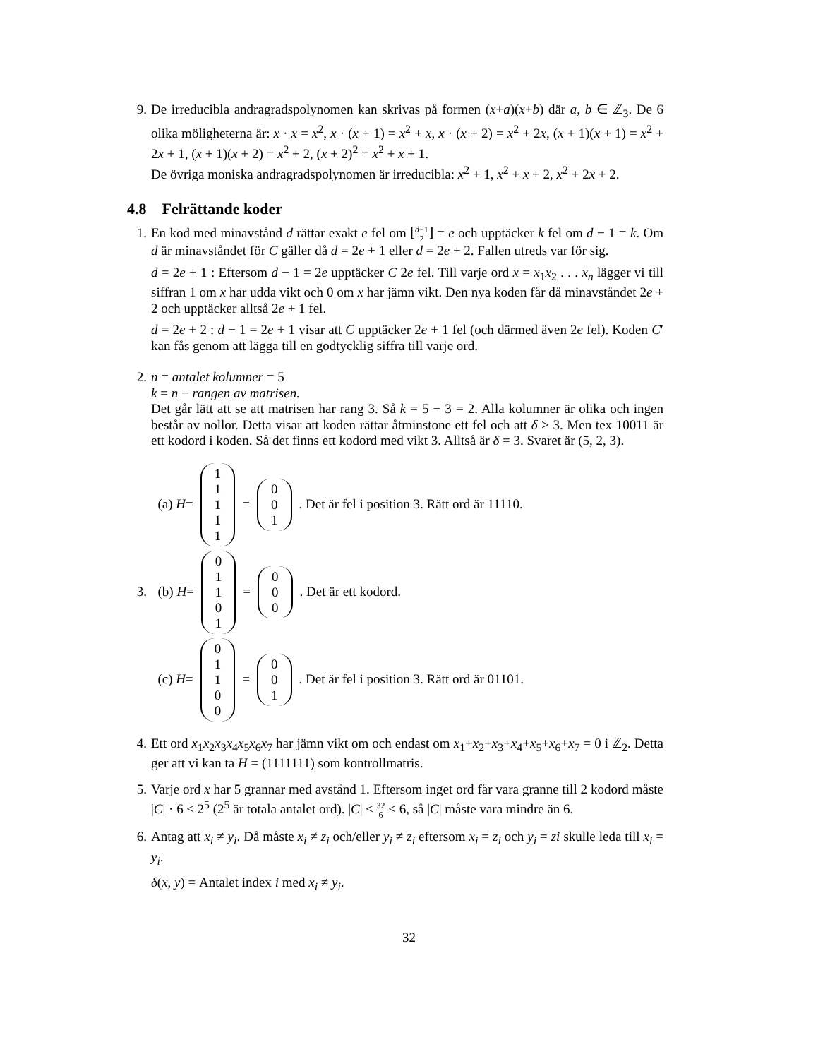9. De irreducibla andragradspolynomen kan skrivas på formen (x+a)(x+b) där a, b ∈ ℤ<sub>3</sub>. De 6 olika möligheterna är: x · x = x<sup>2</sup>, x · (x + 1) = x<sup>2</sup> + x, x · (x + 2) = x<sup>2</sup> + 2x, (x + 1)(x + 1) = x<sup>2</sup> + 2x + 1, (x + 1)(x + 2) = x<sup>2</sup> + 2, (x + 2)<sup>2</sup> = x<sup>2</sup> + x + 1.
De övriga moniska andragradspolynomen är irreducibla: x<sup>2</sup> + 1, x<sup>2</sup> + x + 2, x<sup>2</sup> + 2x + 2.
4.8 Felrättande koder
1. En kod med minavstånd d rättar exakt e fel om ⌊d−1 2⌋ = e och upptäcker k fel om d − 1 = k. Om d är minavståndet för C gäller då d = 2e + 1 eller d = 2e + 2. Fallen utreds var för sig.
d = 2e + 1 : Eftersom d − 1 = 2e upptäcker C 2e fel. Till varje ord x = x<sub>1</sub>x<sub>2</sub> . . . x<sub>n</sub> lägger vi till siffran 1 om x har udda vikt och 0 om x har jämn vikt. Den nya koden får då minavståndet 2e + 2 och upptäcker alltså 2e + 1 fel.
d = 2e + 2 : d − 1 = 2e + 1 visar att C upptäcker 2e + 1 fel (och därmed även 2e fel). Koden C′ kan fås genom att lägga till en godtycklig siffra till varje ord.
2. n = antalet kolumner = 5
k = n − rangen av matrisen.
Det går lätt att se att matrisen har rang 3. Så k = 5 − 3 = 2. Alla kolumner är olika och ingen består av nollor. Detta visar att koden rättar åtminstone ett fel och att δ ≥ 3. Men tex 10011 är ett kodord i koden. Så det finns ett kodord med vikt 3. Alltså är δ = 3. Svaret är (5, 2, 3).
3.
(a) H = 11111 = 001. Det är fel i position 3. Rätt ord är 11110.
(b) H = 01101 = 000. Det är ett kodord.
(c) H = 01100 = 001. Det är fel i position 3. Rätt ord är 01101.
4. Ett ord x<sub>1</sub>x<sub>2</sub>x<sub>3</sub>x<sub>4</sub>x<sub>5</sub>x<sub>6</sub>x<sub>7</sub> har jämn vikt om och endast om x<sub>1</sub>+x<sub>2</sub>+x<sub>3</sub>+x<sub>4</sub>+x<sub>5</sub>+x<sub>6</sub>+x<sub>7</sub> = 0 i ℤ<sub>2</sub>. Detta ger att vi kan ta H = (1111111) som kontrollmatris.
5. Varje ord x har 5 grannar med avstånd 1. Eftersom inget ord får vara granne till 2 kodord måste |C| · 6 ≤ 2<sup>5</sup> (2<sup>5</sup> är totala antalet ord). |C| ≤ 32 6 < 6, så |C| måste vara mindre än 6.
6. Antag att x<sub>i</sub> ≠ y<sub>i</sub>. Då måste x<sub>i</sub> ≠ z<sub>i</sub> och/eller y<sub>i</sub> ≠ z<sub>i</sub> eftersom x<sub>i</sub> = z<sub>i</sub> och y<sub>i</sub> = zi skulle leda till x<sub>i</sub> = y<sub>i</sub>.
δ(x, y) = Antalet index i med x<sub>i</sub> ≠ y<sub>i</sub>.
32